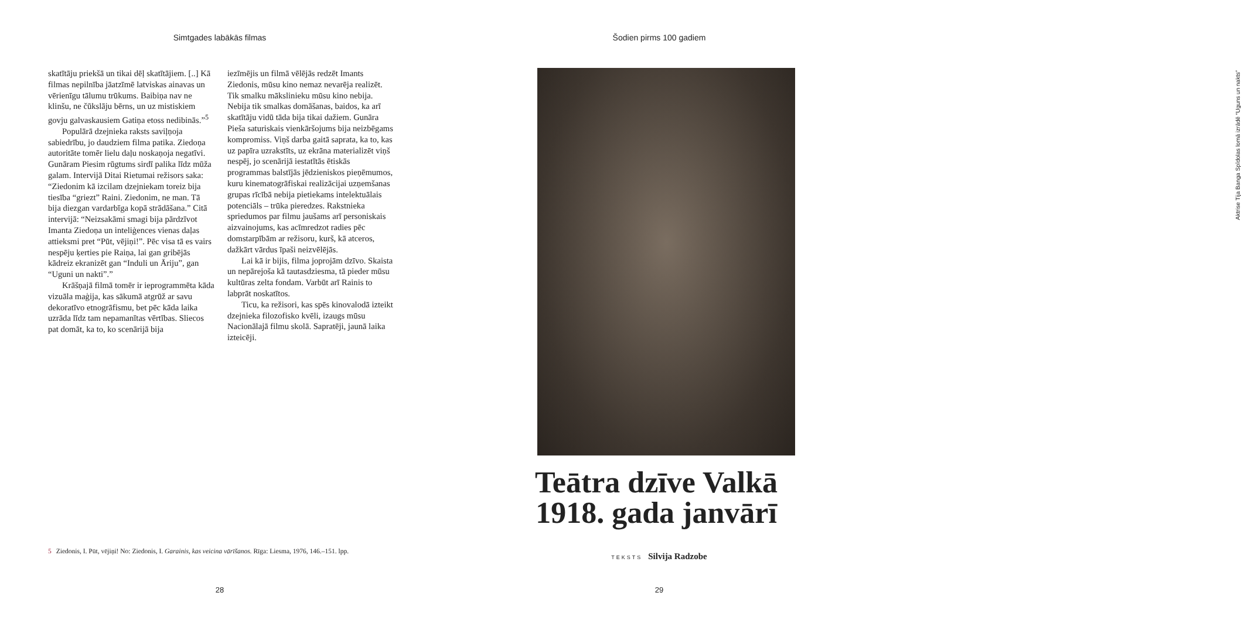Simtgades labākās filmas
skatītāju priekšā un tikai dēļ skatītājiem. [..] Kā filmas nepilnība jāatzīmē latviskas ainavas un vērienīgu tālumu trūkums. Baibiņa nav ne klinšu, ne čūkslāju bērns, un uz mistiskiem govju galvaskausiem Gatiņa etoss nedibinās.”<sup>5</sup>
Populārā dzejnieka raksts saviļņoja sabiedrību, jo daudziem filma patika. Ziedoņa autoritāte tomēr lielu daļu noskaņoja negatīvi. Gunāram Piesim rūgtums sirdī palika līdz mūža galam. Intervijā Ditai Rietumai režisors saka: “Ziedonim kā izcilam dzejniekam toreiz bija tiesība “griezt” Raini. Ziedonim, ne man. Tā bija diezgan vardarbīga kopā strādāšana.” Citā intervijā: “Neizsakāmi smagi bija pārdzīvot Imanta Ziedoņa un inteliģences vienas daļas attieksmi pret “Pūt, vējiņi!”. Pēc visa tā es vairs nespēju ķerties pie Raiņa, lai gan gribējās kādreiz ekranizēt gan “Induli un Āriju”, gan “Uguni un nakti”.”
Krāšņajā filmā tomēr ir ieprogrammēta kāda vizuāla maģija, kas sākumā atgrūž ar savu dekoratīvo etnogrāfismu, bet pēc kāda laika uzrāda līdz tam nepamanītas vērtības. Sliecos pat domāt, ka to, ko scenārijā bija
iezīmējis un filmā vēlējās redzēt Imants Ziedonis, mūsu kino nemaz nevarēja realizēt. Tik smalku mākslinieku mūsu kino nebija. Nebija tik smalkas domāšanas, baidos, ka arī skatītāju vidū tāda bija tikai dažiem. Gunāra Pieša saturiskais vienkāršojums bija neizbēgams kompromiss. Viņš darba gaitā saprata, ka to, kas uz papīra uzrakstīts, uz ekrāna materializēt viņš nespēj, jo scenārijā iestatītās ētiskās programmas balstījās jēdzieniskos pieņēmumos, kuru kinematogrāfiskai realizācijai uzņemšanas grupas rīcībā nebija pietiekams intelektuālais potenciāls – trūka pieredzes. Rakstnieka spriedumos par filmu jaušams arī personiskais aizvainojums, kas acīmredzot radies pēc domstarpībām ar režisoru, kurš, kā atceros, dažkārt vārdus īpaši neizvēlējās.
Lai kā ir bijis, filma joprojām dzīvo. Skaista un nepārejoša kā tautasdziesma, tā pieder mūsu kultūras zelta fondam. Varbūt arī Rainis to labprāt noskatītos.
Ticu, ka režisori, kas spēs kinovalodā izteikt dzejnieka filozofisko kvēli, izaugs mūsu Nacionālajā filmu skolā. Sapratēji, jaunā laika izteicēji.
5 Ziedonis, I. Pūt, vējiņi! No: Ziedonis, I. Garainis, kas veicina vārīšanos. Rīga: Liesma, 1976, 146.–151. lpp.
28
Šodien pirms 100 gadiem
Aktrise Tija Banga Spīdolas lomā izrādē “Uguns un nakts”
Teātra dzīve Valkā
1918. gada janvārī
TEKSTS Silvija Radzobe
29